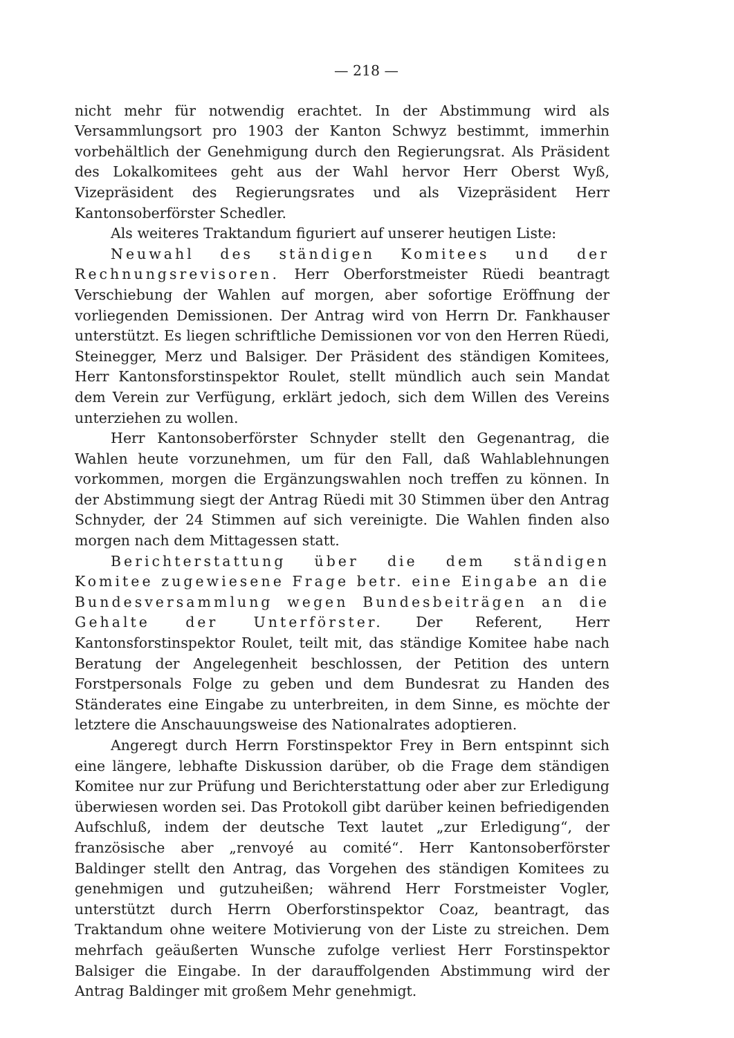— 218 —
nicht mehr für notwendig erachtet. In der Abstimmung wird als Versammlungsort pro 1903 der Kanton Schwyz bestimmt, immerhin vorbehältlich der Genehmigung durch den Regierungsrat. Als Präsident des Lokalkomitees geht aus der Wahl hervor Herr Oberst Wyß, Vizepräsident des Regierungsrates und als Vizepräsident Herr Kantonsoberförster Schedler.
Als weiteres Traktandum figuriert auf unserer heutigen Liste:
Neuwahl des ständigen Komitees und der Rechnungsrevisoren. Herr Oberforstmeister Rüedi beantragt Verschiebung der Wahlen auf morgen, aber sofortige Eröffnung der vorliegenden Demissionen. Der Antrag wird von Herrn Dr. Fankhauser unterstützt. Es liegen schriftliche Demissionen vor von den Herren Rüedi, Steinegger, Merz und Balsiger. Der Präsident des ständigen Komitees, Herr Kantonsforstinspektor Roulet, stellt mündlich auch sein Mandat dem Verein zur Verfügung, erklärt jedoch, sich dem Willen des Vereins unterziehen zu wollen.
Herr Kantonsoberförster Schnyder stellt den Gegenantrag, die Wahlen heute vorzunehmen, um für den Fall, daß Wahlablehnungen vorkommen, morgen die Ergänzungswahlen noch treffen zu können. In der Abstimmung siegt der Antrag Rüedi mit 30 Stimmen über den Antrag Schnyder, der 24 Stimmen auf sich vereinigte. Die Wahlen finden also morgen nach dem Mittagessen statt.
Berichterstattung über die dem ständigen Komitee zugewiesene Frage betr. eine Eingabe an die Bundesversammlung wegen Bundesbeiträgen an die Gehalte der Unterförster. Der Referent, Herr Kantonsforstinspektor Roulet, teilt mit, das ständige Komitee habe nach Beratung der Angelegenheit beschlossen, der Petition des untern Forstpersonals Folge zu geben und dem Bundesrat zu Handen des Ständerates eine Eingabe zu unterbreiten, in dem Sinne, es möchte der letztere die Anschauungsweise des Nationalrates adoptieren.
Angeregt durch Herrn Forstinspektor Frey in Bern entspinnt sich eine längere, lebhafte Diskussion darüber, ob die Frage dem ständigen Komitee nur zur Prüfung und Berichterstattung oder aber zur Erledigung überwiesen worden sei. Das Protokoll gibt darüber keinen befriedigenden Aufschluß, indem der deutsche Text lautet „zur Erledigung“, der französische aber „renvoyé au comité“. Herr Kantonsoberförster Baldinger stellt den Antrag, das Vorgehen des ständigen Komitees zu genehmigen und gutzuheißen; während Herr Forstmeister Vogler, unterstützt durch Herrn Oberforstinspektor Coaz, beantragt, das Traktandum ohne weitere Motivierung von der Liste zu streichen. Dem mehrfach geäußerten Wunsche zufolge verliest Herr Forstinspektor Balsiger die Eingabe. In der darauffolgenden Abstimmung wird der Antrag Baldinger mit großem Mehr genehmigt.